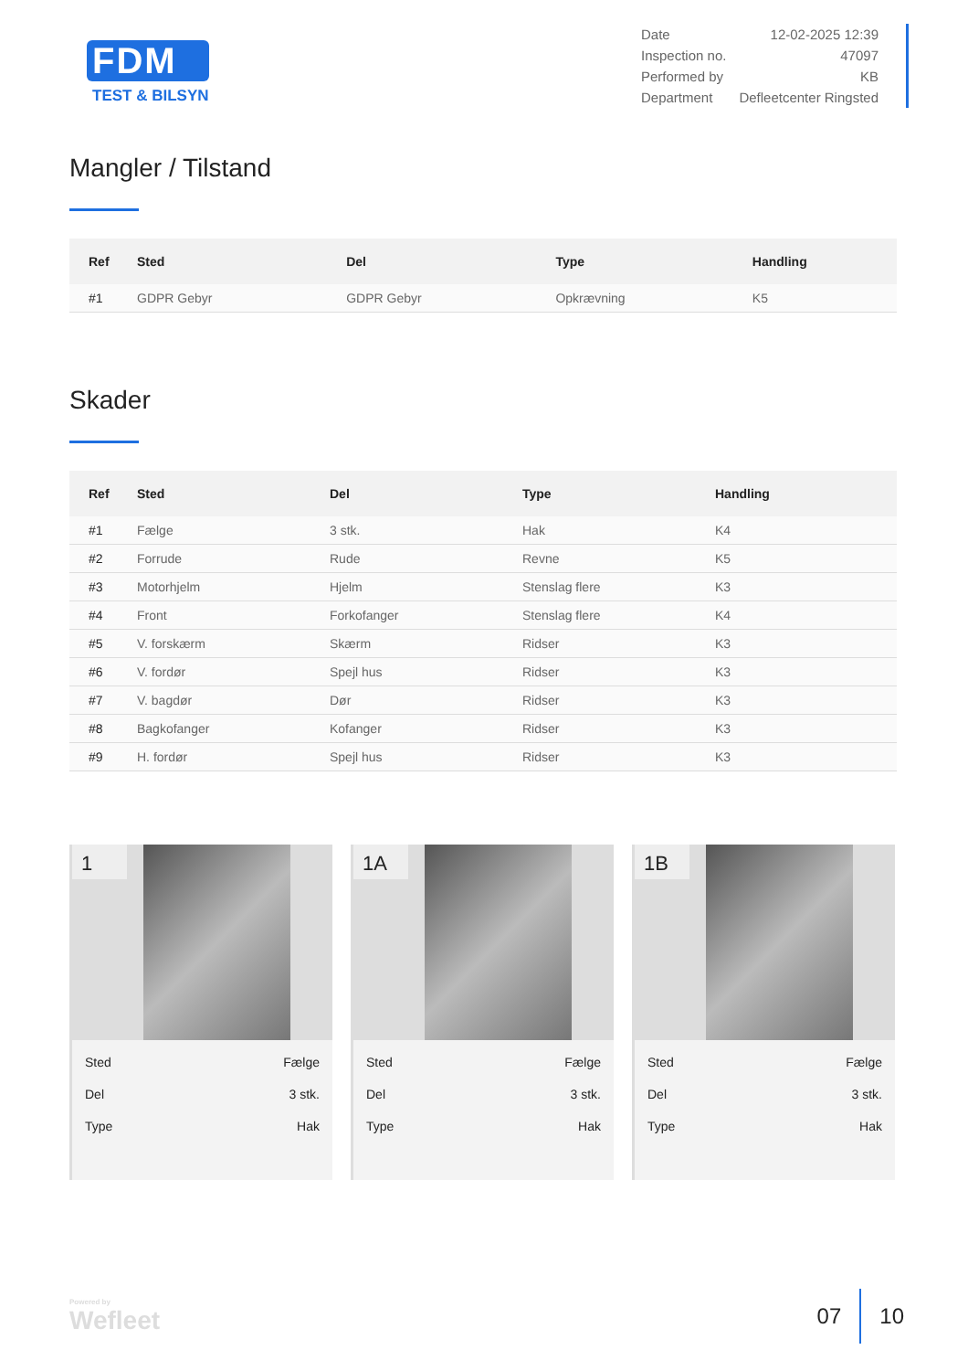FDM
TEST & BILSYN
| Date | 12-02-2025 12:39 |
| Inspection no. | 47097 |
| Performed by | KB |
| Department | Defleetcenter Ringsted |
Mangler / Tilstand
| Ref | Sted | Del | Type | Handling |
| --- | --- | --- | --- | --- |
| #1 | GDPR Gebyr | GDPR Gebyr | Opkrævning | K5 |
Skader
| Ref | Sted | Del | Type | Handling |
| --- | --- | --- | --- | --- |
| #1 | Fælge | 3 stk. | Hak | K4 |
| #2 | Forrude | Rude | Revne | K5 |
| #3 | Motorhjelm | Hjelm | Stenslag flere | K3 |
| #4 | Front | Forkofanger | Stenslag flere | K4 |
| #5 | V. forskærm | Skærm | Ridser | K3 |
| #6 | V. fordør | Spejl hus | Ridser | K3 |
| #7 | V. bagdør | Dør | Ridser | K3 |
| #8 | Bagkofanger | Kofanger | Ridser | K3 |
| #9 | H. fordør | Spejl hus | Ridser | K3 |
1
| Sted | Fælge |
| Del | 3 stk. |
| Type | Hak |
1A
| Sted | Fælge |
| Del | 3 stk. |
| Type | Hak |
1B
| Sted | Fælge |
| Del | 3 stk. |
| Type | Hak |
Powered by
Wefleet
07 10